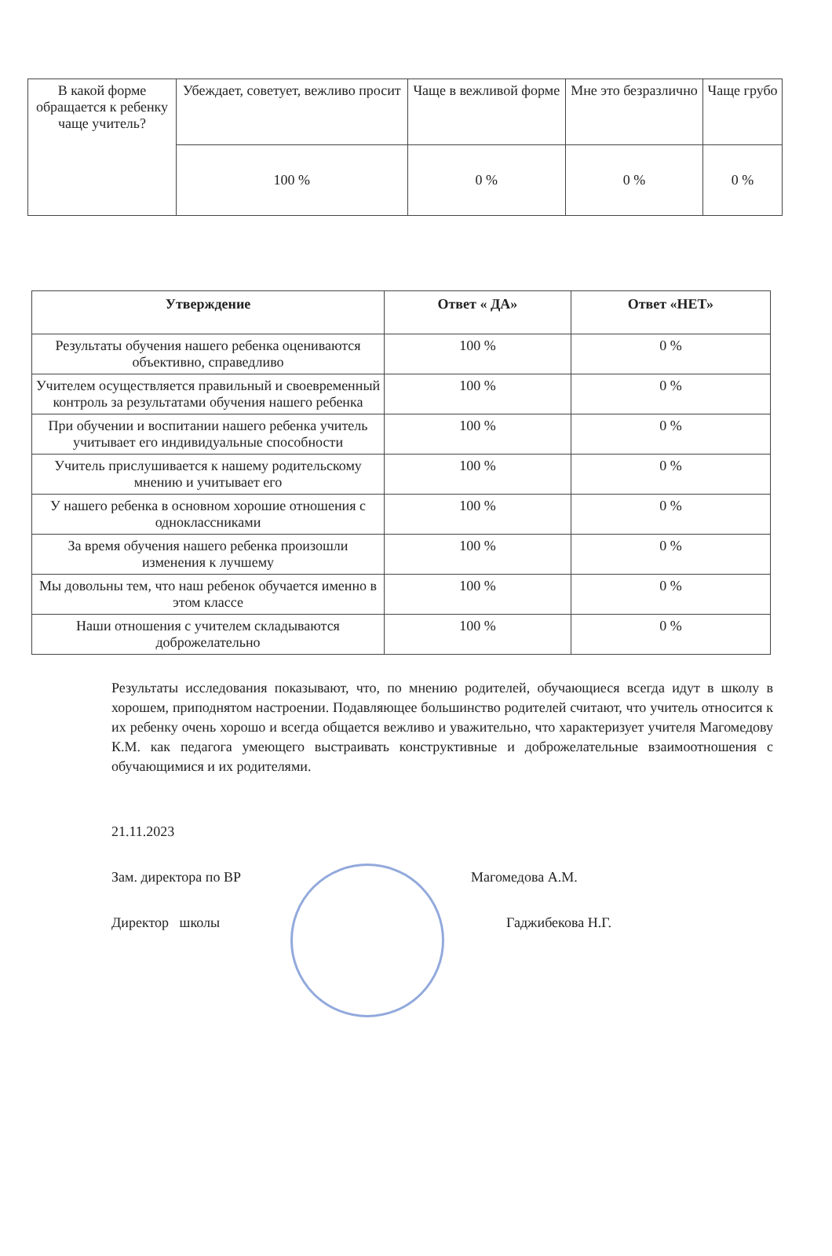| В какой форме обращается к ребенку чаще учитель? | Убеждает, советует, вежливо просит | Чаще в вежливой форме | Мне это безразлично | Чаще грубо |
| | 100 % | 0 % | 0 % | 0 % |
| Утверждение | Ответ « ДА» | Ответ «НЕТ» |
| --- | --- | --- |
| Результаты обучения нашего ребенка оцениваются объективно, справедливо | 100 % | 0 % |
| Учителем осуществляется правильный и своевременный контроль за результатами обучения нашего ребенка | 100 % | 0 % |
| При обучении и воспитании нашего ребенка учитель учитывает его индивидуальные способности | 100 % | 0 % |
| Учитель прислушивается к нашему родительскому мнению и учитывает его | 100 % | 0 % |
| У нашего ребенка в основном хорошие отношения с одноклассниками | 100 % | 0 % |
| За время обучения нашего ребенка произошли изменения к лучшему | 100 % | 0 % |
| Мы довольны тем, что наш ребенок обучается именно в этом классе | 100 % | 0 % |
| Наши отношения с учителем складываются доброжелательно | 100 % | 0 % |
Результаты исследования показывают, что, по мнению родителей, обучающиеся всегда идут в школу в хорошем, приподнятом настроении. Подавляющее большинство родителей считают, что учитель относится к их ребенку очень хорошо и всегда общается вежливо и уважительно, что характеризует учителя Магомедову К.М. как педагога умеющего выстраивать конструктивные и доброжелательные взаимоотношения с обучающимися и их родителями.
21.11.2023
Зам. директора по ВР Магомедова А.М.
Директор школы Гаджибекова Н.Г.